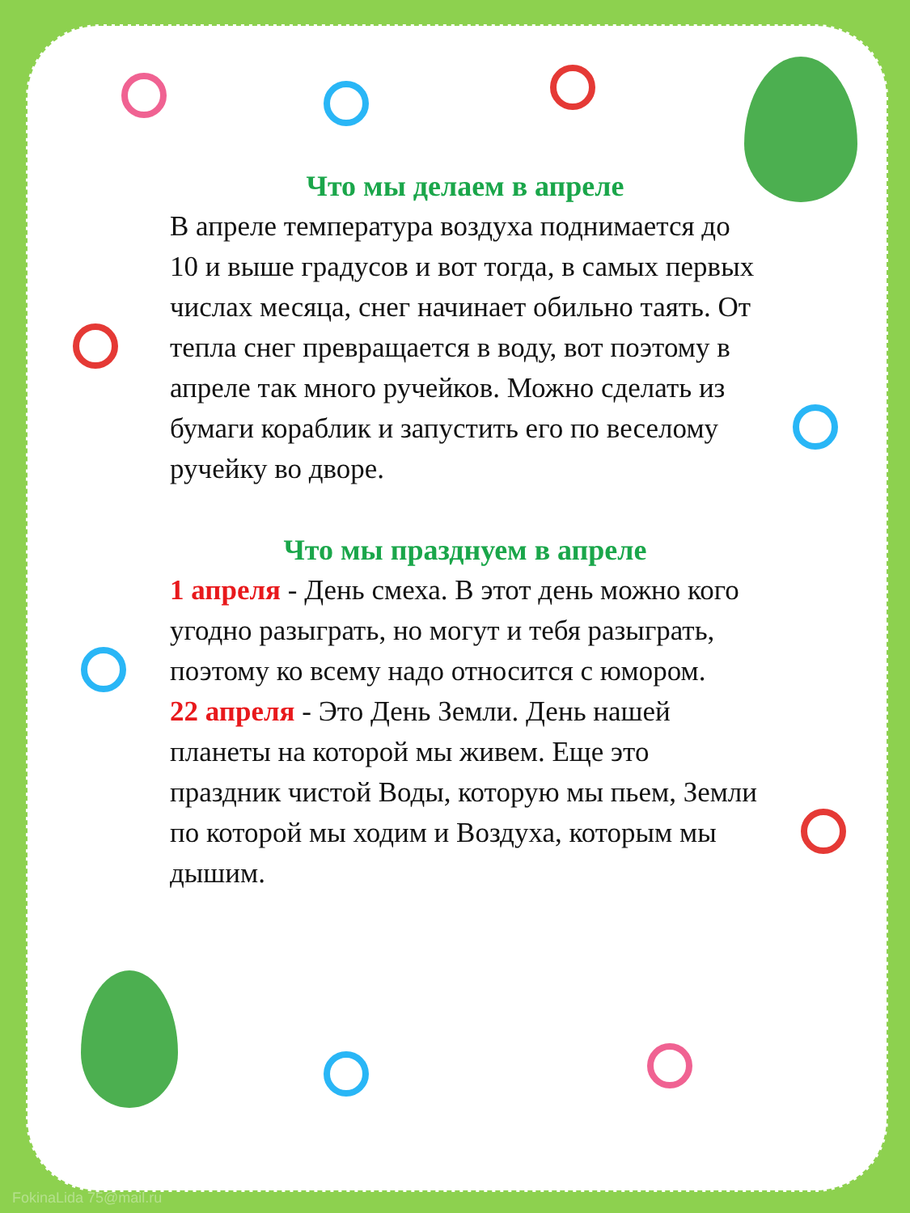Что мы делаем в апреле
В апреле температура воздуха поднимается до 10 и выше градусов и вот тогда, в самых первых числах месяца, снег начинает обильно таять. От тепла снег превращается в воду, вот поэтому в апреле так много ручейков. Можно сделать из бумаги кораблик и запустить его по веселому ручейку во дворе.
Что мы празднуем в апреле
1 апреля - День смеха. В этот день можно кого угодно разыграть, но могут и тебя разыграть, поэтому ко всему надо относится с юмором.
22 апреля - Это День Земли. День нашей планеты на которой мы живем. Еще это праздник чистой Воды, которую мы пьем, Земли по которой мы ходим и Воздуха, которым мы дышим.
FokinaLida 75@mail.ru